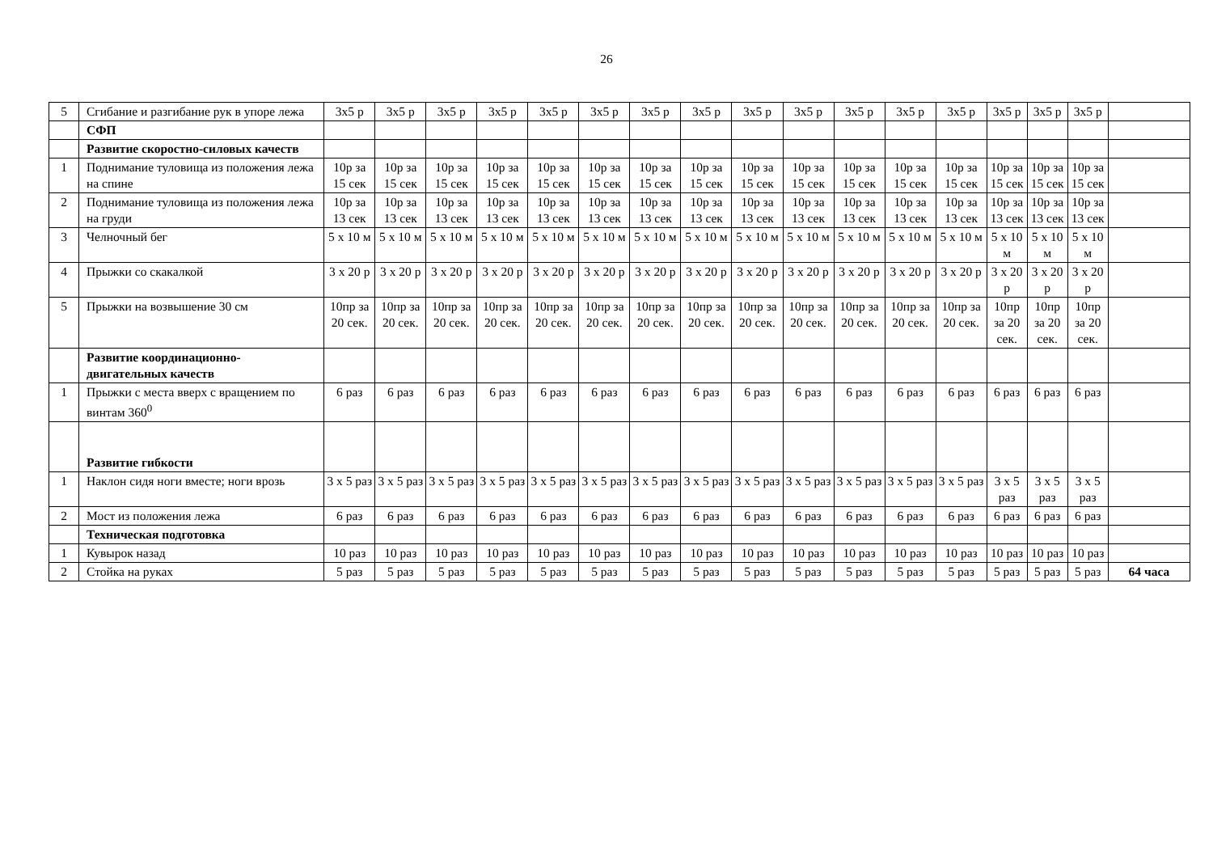26
| 5 | Сгибание и разгибание рук в упоре лежа | 3х5 р | 3х5 р | 3х5 р | 3х5 р | 3х5 р | 3х5 р | 3х5 р | 3х5 р | 3х5 р | 3х5 р | 3х5 р | 3х5 р | 3х5 р | 3х5 р | 3х5 р | 3х5 р | |
| | СФП | | | | | | | | | | | | | | | | | |
| | Развитие скоростно-силовых качеств | | | | | | | | | | | | | | | | | |
| 1 | Поднимание туловища из положения лежа на спине | 10р за 15 сек | 10р за 15 сек | 10р за 15 сек | 10р за 15 сек | 10р за 15 сек | 10р за 15 сек | 10р за 15 сек | 10р за 15 сек | 10р за 15 сек | 10р за 15 сек | 10р за 15 сек | 10р за 15 сек | 10р за 15 сек | 10р за 15 сек | 10р за 15 сек | 10р за 15 сек | |
| 2 | Поднимание туловища из положения лежа на груди | 10р за 13 сек | 10р за 13 сек | 10р за 13 сек | 10р за 13 сек | 10р за 13 сек | 10р за 13 сек | 10р за 13 сек | 10р за 13 сек | 10р за 13 сек | 10р за 13 сек | 10р за 13 сек | 10р за 13 сек | 10р за 13 сек | 10р за 13 сек | 10р за 13 сек | 10р за 13 сек | |
| 3 | Челночный бег | 5 х 10 м | 5 х 10 м | 5 х 10 м | 5 х 10 м | 5 х 10 м | 5 х 10 м | 5 х 10 м | 5 х 10 м | 5 х 10 м | 5 х 10 м | 5 х 10 м | 5 х 10 м | 5 х 10 м | 5 х 10 м | 5 х 10 м | 5 х 10 м | |
| 4 | Прыжки со скакалкой | 3 х 20 р | 3 х 20 р | 3 х 20 р | 3 х 20 р | 3 х 20 р | 3 х 20 р | 3 х 20 р | 3 х 20 р | 3 х 20 р | 3 х 20 р | 3 х 20 р | 3 х 20 р | 3 х 20 р | 3 х 20 р | 3 х 20 р | 3 х 20 р | |
| 5 | Прыжки на возвышение 30 см | 10пр за 20 сек. | 10пр за 20 сек. | 10пр за 20 сек. | 10пр за 20 сек. | 10пр за 20 сек. | 10пр за 20 сек. | 10пр за 20 сек. | 10пр за 20 сек. | 10пр за 20 сек. | 10пр за 20 сек. | 10пр за 20 сек. | 10пр за 20 сек. | 10пр за 20 сек. | 10пр за 20 сек. | 10пр за 20 сек. | 10пр за 20 сек. | |
| | Развитие координационно-двигательных качеств | | | | | | | | | | | | | | | | | |
| 1 | Прыжки с места вверх с вращением по винтам 360<sup>0</sup> | 6 раз | 6 раз | 6 раз | 6 раз | 6 раз | 6 раз | 6 раз | 6 раз | 6 раз | 6 раз | 6 раз | 6 раз | 6 раз | 6 раз | 6 раз | 6 раз | |
| | Развитие гибкости | | | | | | | | | | | | | | | | | |
| 1 | Наклон сидя ноги вместе; ноги врозь | 3 х 5 раз | 3 х 5 раз | 3 х 5 раз | 3 х 5 раз | 3 х 5 раз | 3 х 5 раз | 3 х 5 раз | 3 х 5 раз | 3 х 5 раз | 3 х 5 раз | 3 х 5 раз | 3 х 5 раз | 3 х 5 раз | 3 х 5 раз | 3 х 5 раз | 3 х 5 раз | |
| 2 | Мост из положения лежа | 6 раз | 6 раз | 6 раз | 6 раз | 6 раз | 6 раз | 6 раз | 6 раз | 6 раз | 6 раз | 6 раз | 6 раз | 6 раз | 6 раз | 6 раз | 6 раз | |
| | Техническая подготовка | | | | | | | | | | | | | | | | | |
| 1 | Кувырок назад | 10 раз | 10 раз | 10 раз | 10 раз | 10 раз | 10 раз | 10 раз | 10 раз | 10 раз | 10 раз | 10 раз | 10 раз | 10 раз | 10 раз | 10 раз | 10 раз | |
| 2 | Стойка на руках | 5 раз | 5 раз | 5 раз | 5 раз | 5 раз | 5 раз | 5 раз | 5 раз | 5 раз | 5 раз | 5 раз | 5 раз | 5 раз | 5 раз | 5 раз | 5 раз | 64 часа |